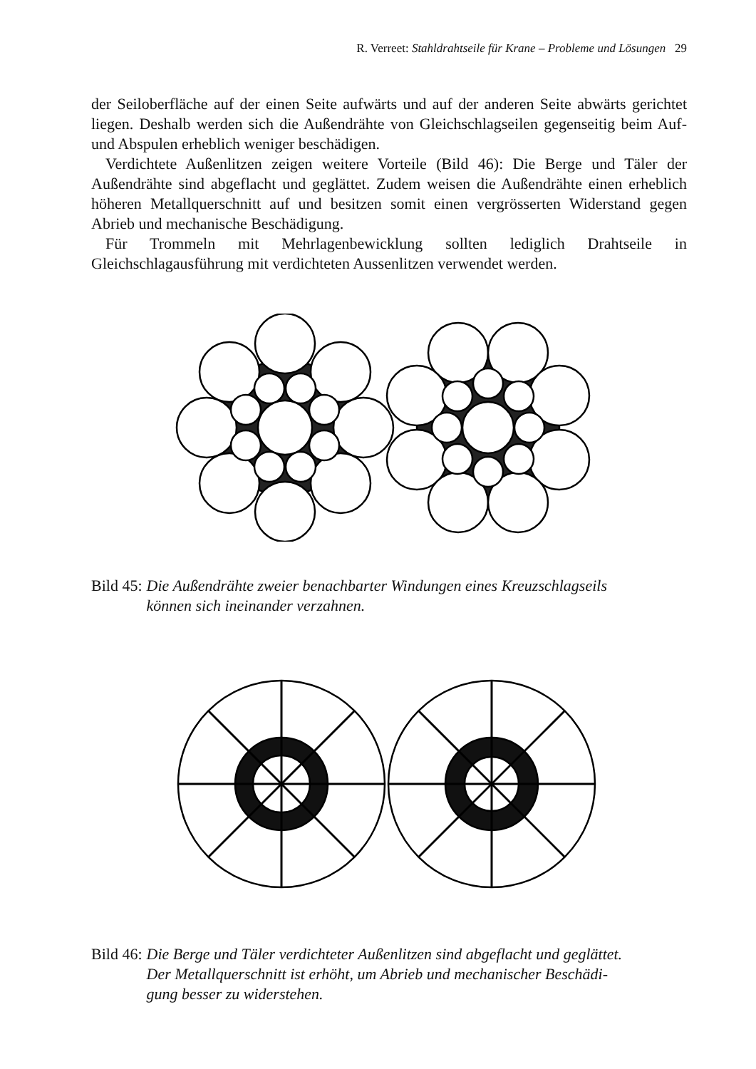R. Verreet: Stahldrahtseile für Krane – Probleme und Lösungen 29
der Seiloberfläche auf der einen Seite aufwärts und auf der anderen Seite abwärts gerichtet liegen. Deshalb werden sich die Außendrähte von Gleichschlagseilen gegenseitig beim Auf- und Abspulen erheblich weniger beschädigen.
Verdichtete Außenlitzen zeigen weitere Vorteile (Bild 46): Die Berge und Täler der Außendrähte sind abgeflacht und geglättet. Zudem weisen die Außendrähte einen erheblich höheren Metallquerschnitt auf und besitzen somit einen vergrösserten Widerstand gegen Abrieb und mechanische Beschädigung.
Für Trommeln mit Mehrlagenbewicklung sollten lediglich Drahtseile in Gleichschlagausführung mit verdichteten Aussenlitzen verwendet werden.
Bild 45: Die Außendrähte zweier benachbarter Windungen eines Kreuzschlagseils
können sich ineinander verzahnen.
Bild 46: Die Berge und Täler verdichteter Außenlitzen sind abgeflacht und geglättet.
Der Metallquerschnitt ist erhöht, um Abrieb und mechanischer Beschädi-
gung besser zu widerstehen.